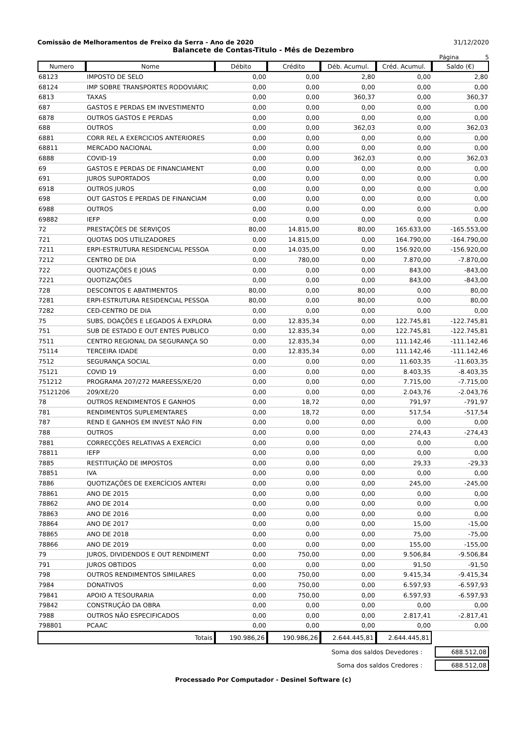Comissão de Melhoramentos de Freixo da Serra - Ano de 2020 31/12/2020
Balancete de Contas-Titulo - Mês de Dezembro
Página 5
| Numero | Nome | Débito | Crédito | Déb. Acumul. | Créd. Acumul. | Saldo (€) |
| --- | --- | --- | --- | --- | --- | --- |
| 68123 | IMPOSTO DE SELO | 0,00 | 0,00 | 2,80 | 0,00 | 2,80 |
| 68124 | IMP SOBRE TRANSPORTES RODOVIÁRIC | 0,00 | 0,00 | 0,00 | 0,00 | 0,00 |
| 6813 | TAXAS | 0,00 | 0,00 | 360,37 | 0,00 | 360,37 |
| 687 | GASTOS E PERDAS EM INVESTIMENTO | 0,00 | 0,00 | 0,00 | 0,00 | 0,00 |
| 6878 | OUTROS GASTOS E PERDAS | 0,00 | 0,00 | 0,00 | 0,00 | 0,00 |
| 688 | OUTROS | 0,00 | 0,00 | 362,03 | 0,00 | 362,03 |
| 6881 | CORR REL A EXERCICIOS ANTERIORES | 0,00 | 0,00 | 0,00 | 0,00 | 0,00 |
| 68811 | MERCADO NACIONAL | 0,00 | 0,00 | 0,00 | 0,00 | 0,00 |
| 6888 | COVID-19 | 0,00 | 0,00 | 362,03 | 0,00 | 362,03 |
| 69 | GASTOS E PERDAS DE FINANCIAMENT | 0,00 | 0,00 | 0,00 | 0,00 | 0,00 |
| 691 | JUROS SUPORTADOS | 0,00 | 0,00 | 0,00 | 0,00 | 0,00 |
| 6918 | OUTROS JUROS | 0,00 | 0,00 | 0,00 | 0,00 | 0,00 |
| 698 | OUT GASTOS E PERDAS DE FINANCIAM | 0,00 | 0,00 | 0,00 | 0,00 | 0,00 |
| 6988 | OUTROS | 0,00 | 0,00 | 0,00 | 0,00 | 0,00 |
| 69882 | IEFP | 0,00 | 0,00 | 0,00 | 0,00 | 0,00 |
| 72 | PRESTAÇÕES DE SERVIÇOS | 80,00 | 14.815,00 | 80,00 | 165.633,00 | -165.553,00 |
| 721 | QUOTAS DOS UTILIZADORES | 0,00 | 14.815,00 | 0,00 | 164.790,00 | -164.790,00 |
| 7211 | ERPI-ESTRUTURA RESIDENCIAL PESSOA | 0,00 | 14.035,00 | 0,00 | 156.920,00 | -156.920,00 |
| 7212 | CENTRO DE DIA | 0,00 | 780,00 | 0,00 | 7.870,00 | -7.870,00 |
| 722 | QUOTIZAÇÕES E JOIAS | 0,00 | 0,00 | 0,00 | 843,00 | -843,00 |
| 7221 | QUOTIZAÇÕES | 0,00 | 0,00 | 0,00 | 843,00 | -843,00 |
| 728 | DESCONTOS E ABATIMENTOS | 80,00 | 0,00 | 80,00 | 0,00 | 80,00 |
| 7281 | ERPI-ESTRUTURA RESIDENCIAL PESSOA | 80,00 | 0,00 | 80,00 | 0,00 | 80,00 |
| 7282 | CED-CENTRO DE DIA | 0,00 | 0,00 | 0,00 | 0,00 | 0,00 |
| 75 | SUBS, DOAÇÕES E LEGADOS Á EXPLORA | 0,00 | 12.835,34 | 0,00 | 122.745,81 | -122.745,81 |
| 751 | SUB DE ESTADO E OUT ENTES PUBLICO | 0,00 | 12.835,34 | 0,00 | 122.745,81 | -122.745,81 |
| 7511 | CENTRO REGIONAL DA SEGURANÇA SO | 0,00 | 12.835,34 | 0,00 | 111.142,46 | -111.142,46 |
| 75114 | TERCEIRA IDADE | 0,00 | 12.835,34 | 0,00 | 111.142,46 | -111.142,46 |
| 7512 | SEGURANÇA SOCIAL | 0,00 | 0,00 | 0,00 | 11.603,35 | -11.603,35 |
| 75121 | COVID 19 | 0,00 | 0,00 | 0,00 | 8.403,35 | -8.403,35 |
| 751212 | PROGRAMA 207/272 MAREESS/XE/20 | 0,00 | 0,00 | 0,00 | 7.715,00 | -7.715,00 |
| 75121206 | 209/XE/20 | 0,00 | 0,00 | 0,00 | 2.043,76 | -2.043,76 |
| 78 | OUTROS RENDIMENTOS E GANHOS | 0,00 | 18,72 | 0,00 | 791,97 | -791,97 |
| 781 | RENDIMENTOS SUPLEMENTARES | 0,00 | 18,72 | 0,00 | 517,54 | -517,54 |
| 787 | REND E GANHOS EM INVEST NÃO FIN | 0,00 | 0,00 | 0,00 | 0,00 | 0,00 |
| 788 | OUTROS | 0,00 | 0,00 | 0,00 | 274,43 | -274,43 |
| 7881 | CORRECÇÕES RELATIVAS A EXERCÍCI | 0,00 | 0,00 | 0,00 | 0,00 | 0,00 |
| 78811 | IEFP | 0,00 | 0,00 | 0,00 | 0,00 | 0,00 |
| 7885 | RESTITUIÇÃO DE IMPOSTOS | 0,00 | 0,00 | 0,00 | 29,33 | -29,33 |
| 78851 | IVA | 0,00 | 0,00 | 0,00 | 0,00 | 0,00 |
| 7886 | QUOTIZAÇÕES DE EXERCÍCIOS ANTERI | 0,00 | 0,00 | 0,00 | 245,00 | -245,00 |
| 78861 | ANO DE 2015 | 0,00 | 0,00 | 0,00 | 0,00 | 0,00 |
| 78862 | ANO DE 2014 | 0,00 | 0,00 | 0,00 | 0,00 | 0,00 |
| 78863 | ANO DE 2016 | 0,00 | 0,00 | 0,00 | 0,00 | 0,00 |
| 78864 | ANO DE 2017 | 0,00 | 0,00 | 0,00 | 15,00 | -15,00 |
| 78865 | ANO DE 2018 | 0,00 | 0,00 | 0,00 | 75,00 | -75,00 |
| 78866 | ANO DE 2019 | 0,00 | 0,00 | 0,00 | 155,00 | -155,00 |
| 79 | JUROS, DIVIDENDOS E OUT RENDIMENT | 0,00 | 750,00 | 0,00 | 9.506,84 | -9.506,84 |
| 791 | JUROS OBTIDOS | 0,00 | 0,00 | 0,00 | 91,50 | -91,50 |
| 798 | OUTROS RENDIMENTOS SIMILARES | 0,00 | 750,00 | 0,00 | 9.415,34 | -9.415,34 |
| 7984 | DONATIVOS | 0,00 | 750,00 | 0,00 | 6.597,93 | -6.597,93 |
| 79841 | APOIO A TESOURARIA | 0,00 | 750,00 | 0,00 | 6.597,93 | -6.597,93 |
| 79842 | CONSTRUÇÃO DA OBRA | 0,00 | 0,00 | 0,00 | 0,00 | 0,00 |
| 7988 | OUTROS NÃO ESPECIFICADOS | 0,00 | 0,00 | 0,00 | 2.817,41 | -2.817,41 |
| 798801 | PCAAC | 0,00 | 0,00 | 0,00 | 0,00 | 0,00 |
| Totais | | 190.986,26 | 190.986,26 | 2.644.445,81 | 2.644.445,81 | |
Soma dos saldos Devedores : 688.512,08
Soma dos saldos Credores : 688.512,08
Processado Por Computador - Desinel Software (c)